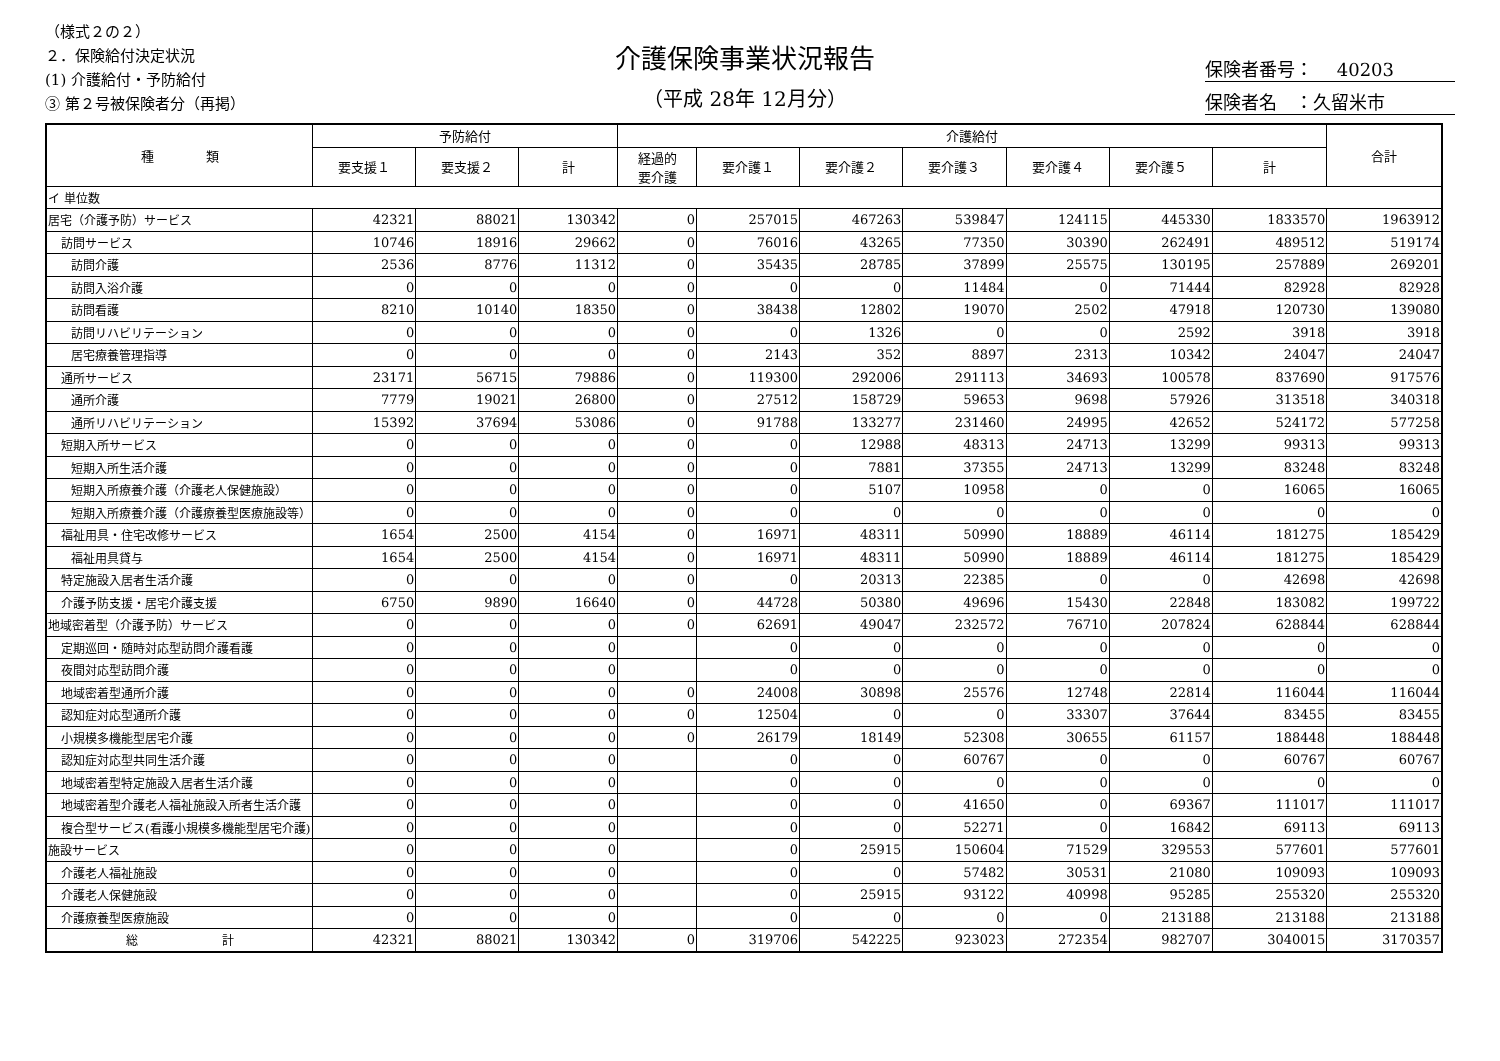（様式２の２）
２．保険給付決定状況
(1) 介護給付・予防給付
③ 第２号被保険者分（再掲）
介護保険事業状況報告
（平成 28年 12月分）
保険者番号：　 40203
保険者名　：久留米市
| 種 類 | 予防給付 | | | 介護給付 | | | | | | | 合計 |
| --- | --- | --- | --- | --- | --- | --- | --- | --- | --- | --- | --- |
| | 要支援１ | 要支援２ | 計 | 経過的 要介護 | 要介護１ | 要介護２ | 要介護３ | 要介護４ | 要介護５ | 計 | |
| イ 単位数 | | | | | | | | | | | |
| 居宅（介護予防）サービス | 42321 | 88021 | 130342 | 0 | 257015 | 467263 | 539847 | 124115 | 445330 | 1833570 | 1963912 |
| 訪問サービス | 10746 | 18916 | 29662 | 0 | 76016 | 43265 | 77350 | 30390 | 262491 | 489512 | 519174 |
| 訪問介護 | 2536 | 8776 | 11312 | 0 | 35435 | 28785 | 37899 | 25575 | 130195 | 257889 | 269201 |
| 訪問入浴介護 | 0 | 0 | 0 | 0 | 0 | 0 | 11484 | 0 | 71444 | 82928 | 82928 |
| 訪問看護 | 8210 | 10140 | 18350 | 0 | 38438 | 12802 | 19070 | 2502 | 47918 | 120730 | 139080 |
| 訪問リハビリテーション | 0 | 0 | 0 | 0 | 0 | 1326 | 0 | 0 | 2592 | 3918 | 3918 |
| 居宅療養管理指導 | 0 | 0 | 0 | 0 | 2143 | 352 | 8897 | 2313 | 10342 | 24047 | 24047 |
| 通所サービス | 23171 | 56715 | 79886 | 0 | 119300 | 292006 | 291113 | 34693 | 100578 | 837690 | 917576 |
| 通所介護 | 7779 | 19021 | 26800 | 0 | 27512 | 158729 | 59653 | 9698 | 57926 | 313518 | 340318 |
| 通所リハビリテーション | 15392 | 37694 | 53086 | 0 | 91788 | 133277 | 231460 | 24995 | 42652 | 524172 | 577258 |
| 短期入所サービス | 0 | 0 | 0 | 0 | 0 | 12988 | 48313 | 24713 | 13299 | 99313 | 99313 |
| 短期入所生活介護 | 0 | 0 | 0 | 0 | 0 | 7881 | 37355 | 24713 | 13299 | 83248 | 83248 |
| 短期入所療養介護（介護老人保健施設） | 0 | 0 | 0 | 0 | 0 | 5107 | 10958 | 0 | 0 | 16065 | 16065 |
| 短期入所療養介護（介護療養型医療施設等） | 0 | 0 | 0 | 0 | 0 | 0 | 0 | 0 | 0 | 0 | 0 |
| 福祉用具・住宅改修サービス | 1654 | 2500 | 4154 | 0 | 16971 | 48311 | 50990 | 18889 | 46114 | 181275 | 185429 |
| 福祉用具貸与 | 1654 | 2500 | 4154 | 0 | 16971 | 48311 | 50990 | 18889 | 46114 | 181275 | 185429 |
| 特定施設入居者生活介護 | 0 | 0 | 0 | 0 | 0 | 20313 | 22385 | 0 | 0 | 42698 | 42698 |
| 介護予防支援・居宅介護支援 | 6750 | 9890 | 16640 | 0 | 44728 | 50380 | 49696 | 15430 | 22848 | 183082 | 199722 |
| 地域密着型（介護予防）サービス | 0 | 0 | 0 | 0 | 62691 | 49047 | 232572 | 76710 | 207824 | 628844 | 628844 |
| 定期巡回・随時対応型訪問介護看護 | 0 | 0 | 0 | | 0 | 0 | 0 | 0 | 0 | 0 | 0 |
| 夜間対応型訪問介護 | 0 | 0 | 0 | | 0 | 0 | 0 | 0 | 0 | 0 | 0 |
| 地域密着型通所介護 | 0 | 0 | 0 | 0 | 24008 | 30898 | 25576 | 12748 | 22814 | 116044 | 116044 |
| 認知症対応型通所介護 | 0 | 0 | 0 | 0 | 12504 | 0 | 0 | 33307 | 37644 | 83455 | 83455 |
| 小規模多機能型居宅介護 | 0 | 0 | 0 | 0 | 26179 | 18149 | 52308 | 30655 | 61157 | 188448 | 188448 |
| 認知症対応型共同生活介護 | 0 | 0 | 0 | | 0 | 0 | 60767 | 0 | 0 | 60767 | 60767 |
| 地域密着型特定施設入居者生活介護 | 0 | 0 | 0 | | 0 | 0 | 0 | 0 | 0 | 0 | 0 |
| 地域密着型介護老人福祉施設入所者生活介護 | 0 | 0 | 0 | | 0 | 0 | 41650 | 0 | 69367 | 111017 | 111017 |
| 複合型サービス(看護小規模多機能型居宅介護) | 0 | 0 | 0 | | 0 | 0 | 52271 | 0 | 16842 | 69113 | 69113 |
| 施設サービス | 0 | 0 | 0 | | 0 | 25915 | 150604 | 71529 | 329553 | 577601 | 577601 |
| 介護老人福祉施設 | 0 | 0 | 0 | | 0 | 0 | 57482 | 30531 | 21080 | 109093 | 109093 |
| 介護老人保健施設 | 0 | 0 | 0 | | 0 | 25915 | 93122 | 40998 | 95285 | 255320 | 255320 |
| 介護療養型医療施設 | 0 | 0 | 0 | | 0 | 0 | 0 | 0 | 213188 | 213188 | 213188 |
| 総 計 | 42321 | 88021 | 130342 | 0 | 319706 | 542225 | 923023 | 272354 | 982707 | 3040015 | 3170357 |